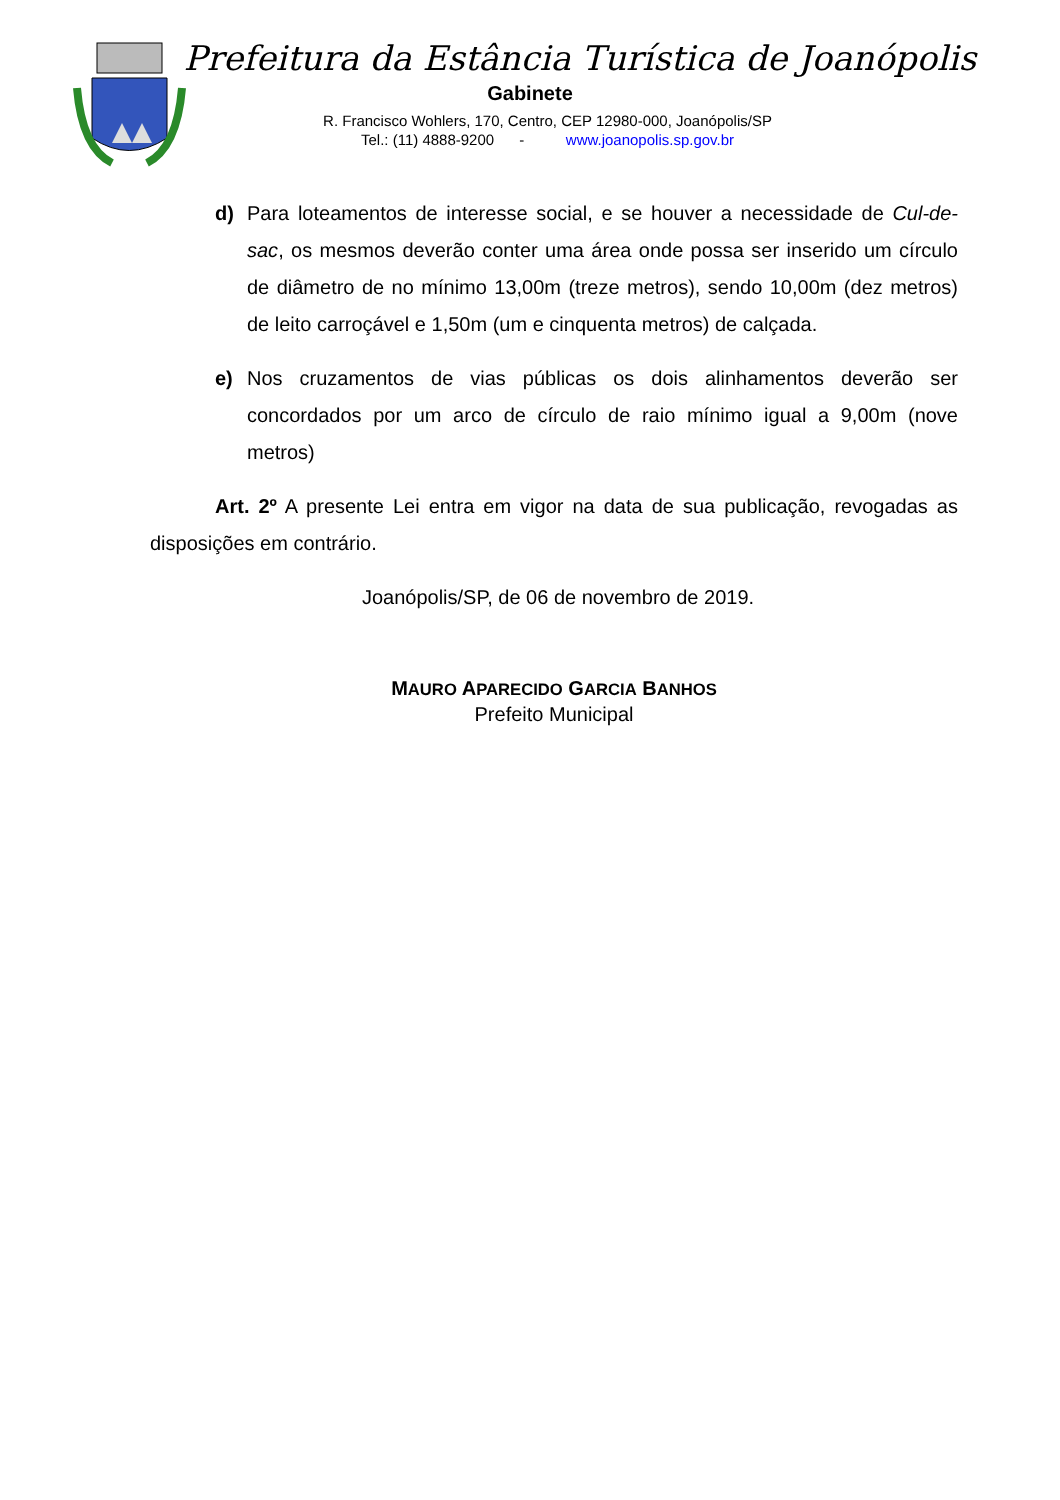Prefeitura da Estância Turística de Joanópolis
Gabinete
R. Francisco Wohlers, 170, Centro, CEP 12980-000, Joanópolis/SP
Tel.: (11) 4888-9200 - www.joanopolis.sp.gov.br
d) Para loteamentos de interesse social, e se houver a necessidade de Cul-de-sac, os mesmos deverão conter uma área onde possa ser inserido um círculo de diâmetro de no mínimo 13,00m (treze metros), sendo 10,00m (dez metros) de leito carroçável e 1,50m (um e cinquenta metros) de calçada.
e) Nos cruzamentos de vias públicas os dois alinhamentos deverão ser concordados por um arco de círculo de raio mínimo igual a 9,00m (nove metros)
Art. 2º A presente Lei entra em vigor na data de sua publicação, revogadas as disposições em contrário.
Joanópolis/SP, de 06 de novembro de 2019.
MAURO APARECIDO GARCIA BANHOS
Prefeito Municipal